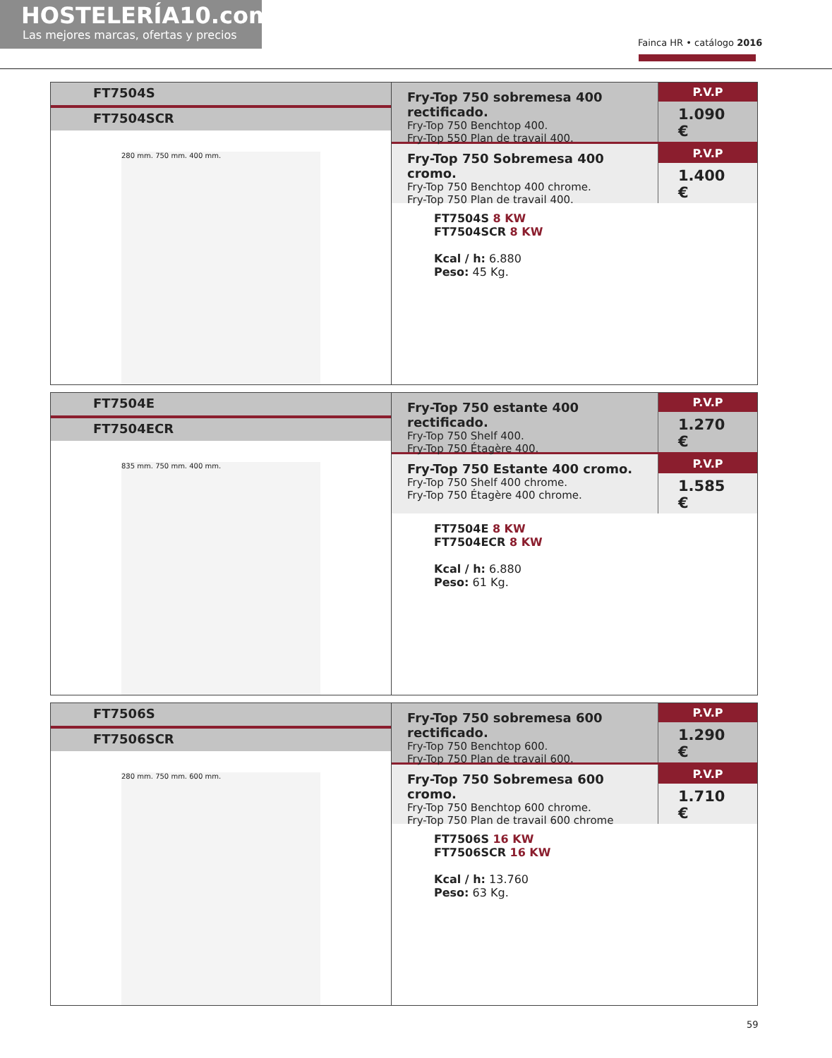HOSTELERÍA10.com
Las mejores marcas, ofertas y precios
Fainca HR • catálogo 2016
FT7504S
FT7504SCR
280 mm. 750 mm. 400 mm.
Fry-Top 750 sobremesa 400 rectificado.
Fry-Top 750 Benchtop 400.
Fry-Top 550 Plan de travail 400.
P.V.P
1.090 €
Fry-Top 750 Sobremesa 400 cromo.
Fry-Top 750 Benchtop 400 chrome.
Fry-Top 750 Plan de travail 400.
P.V.P
1.400 €
FT7504S 8 KW
FT7504SCR 8 KW
Kcal / h: 6.880
Peso: 45 Kg.
FT7504E
FT7504ECR
835 mm. 750 mm. 400 mm.
Fry-Top 750 estante 400 rectificado.
Fry-Top 750 Shelf 400.
Fry-Top 750 Étagère 400.
P.V.P
1.270 €
Fry-Top 750 Estante 400 cromo.
Fry-Top 750 Shelf 400 chrome.
Fry-Top 750 Étagère 400 chrome.
P.V.P
1.585 €
FT7504E 8 KW
FT7504ECR 8 KW
Kcal / h: 6.880
Peso: 61 Kg.
FT7506S
FT7506SCR
280 mm. 750 mm. 600 mm.
Fry-Top 750 sobremesa 600 rectificado.
Fry-Top 750 Benchtop 600.
Fry-Top 750 Plan de travail 600.
P.V.P
1.290 €
Fry-Top 750 Sobremesa 600 cromo.
Fry-Top 750 Benchtop 600 chrome.
Fry-Top 750 Plan de travail 600 chrome
P.V.P
1.710 €
FT7506S 16 KW
FT7506SCR 16 KW
Kcal / h: 13.760
Peso: 63 Kg.
59